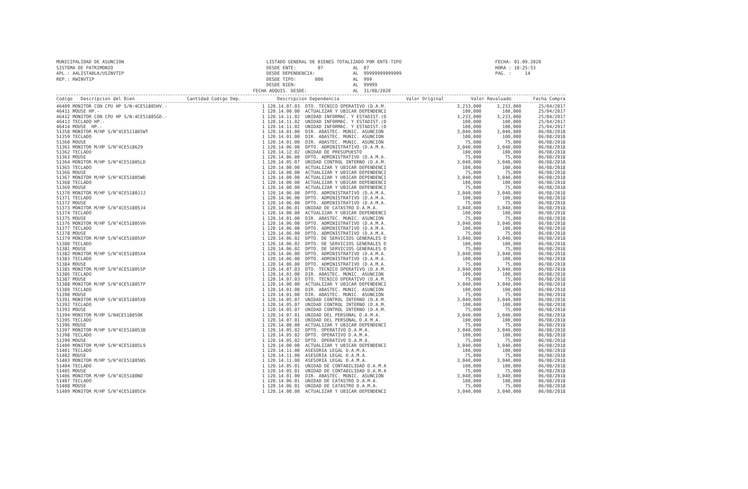MUNICIPALIDAD DE ASUNCION SISTEMA DE PATRIMONIO APL.: AALISTABLA/USINVTIP REP.: RWINVTIP
LISTADO GENERAL DE BIENES TOTALIZADO POR ENTE-TIPO DESDE ENTE: 07 AL 07 DESDE DEPENDENCIA: AL 99999999999999 DESDE TIPO: 000 AL 999 DESDE BIEN: AL 99999 FECHA ADQUIS. DESDE: AL 31/08/2020
FECHA: 01.09.2020 HORA : 10:25:53 PAG. : 14
| Codigo Descripcion del Bien | Cantidad Codigo Dep. | Descripcion Dependencia | Valor Original | Valor Revaluado | Fecha Compra |
| --- | --- | --- | --- | --- | --- |
| 46409 MONITOR CON CPU HP S/N:4CE51805HV.- | 1 120.14.07.03 | DTO. TECNICO OPERATIVO (D.A.M. | 3,233,000 | 3,233,000 | 25/04/2017 |
| 46411 MOUSE HP.- | 1 120.14.00.00 | ACTUALIZAR Y UBICAR DEPENDENCI | 100,000 | 100,000 | 25/04/2017 |
| 46412 MONITOR CON CPU HP S/N:4CE51805GD.- | 1 120.14.11.02 | UNIDAD INFORMAC. Y ESTADIST.(D | 3,233,000 | 3,233,000 | 25/04/2017 |
| 46413 TECLADO HP.- | 1 120.14.11.02 | UNIDAD INFORMAC. Y ESTADIST.(D | 100,000 | 100,000 | 25/04/2017 |
| 46414 MOUSE HP.- | 1 120.14.11.02 | UNIDAD INFORMAC. Y ESTADIST.(D | 100,000 | 100,000 | 25/04/2017 |
| 51358 MONITOR M/HP S/N°4CE511805WT | 1 120.14.01.00 | DIR. ABASTEC. MUNIC. ASUNCION | 3,040,000 | 3,040,000 | 06/08/2018 |
| 51359 TECLADO | 1 120.14.01.00 | DIR. ABASTEC. MUNIC. ASUNCION | 100,000 | 100,000 | 06/08/2018 |
| 51360 MOUSE | 1 120.14.01.00 | DIR. ABASTEC. MUNIC. ASUNCION | 75,000 | 75,000 | 06/08/2018 |
| 51361 MONITOR M/HP S/N°4CE518629 | 1 120.14.06.00 | DPTO. ADMINISTRATIVO (D.A.M.A. | 3,040,000 | 3,040,000 | 06/08/2018 |
| 51362 TECLADO | 1 120.14.12.02 | UNIDAD DE PRESUPUESTO | 100,000 | 100,000 | 06/08/2018 |
| 51363 MOUSE | 1 120.14.06.00 | DPTO. ADMINISTRATIVO (D.A.M.A. | 75,000 | 75,000 | 06/08/2018 |
| 51364 MONITOR M/HP S/N°4CE51805LD | 1 120.14.05.07 | UNIDAD CONTROL INTERNO (D.A.M. | 3,040,000 | 3,040,000 | 06/08/2018 |
| 51365 TECLADO | 1 120.14.00.00 | ACTUALIZAR Y UBICAR DEPENDENCI | 100,000 | 100,000 | 06/08/2018 |
| 51366 MOUSE | 1 120.14.00.00 | ACTUALIZAR Y UBICAR DEPENDENCI | 75,000 | 75,000 | 06/08/2018 |
| 51367 MONITOR M/HP S/N°4CE51805WD | 1 120.14.00.00 | ACTUALIZAR Y UBICAR DEPENDENCI | 3,040,000 | 3,040,000 | 06/08/2018 |
| 51368 TECLADO | 1 120.14.00.00 | ACTUALIZAR Y UBICAR DEPENDENCI | 100,000 | 100,000 | 06/08/2018 |
| 51369 MOUSE | 1 120.14.00.00 | ACTUALIZAR Y UBICAR DEPENDENCI | 75,000 | 75,000 | 06/08/2018 |
| 51370 MONITOR M/HP S/N°4CE5180JJJ | 1 120.14.06.00 | DPTO. ADMINISTRATIVO (D.A.M.A. | 3,040,000 | 3,040,000 | 06/08/2018 |
| 51371 TECLADO | 1 120.14.06.00 | DPTO. ADMINISTRATIVO (D.A.M.A. | 100,000 | 100,000 | 06/08/2018 |
| 51372 MOUSE | 1 120.14.06.00 | DPTO. ADMINISTRATIVO (D.A.M.A. | 75,000 | 75,000 | 06/08/2018 |
| 51373 MONITOR M/HP S/N°4CE51805J4 | 1 120.14.06.01 | UNIDAD DE CATASTRO D.A.M.A. | 3,040,000 | 3,040,000 | 06/08/2018 |
| 51374 TECLADO | 1 120.14.00.00 | ACTUALIZAR Y UBICAR DEPENDENCI | 100,000 | 100,000 | 06/08/2018 |
| 51375 MOUSE | 1 120.14.01.00 | DIR. ABASTEC. MUNIC. ASUNCION | 75,000 | 75,000 | 06/08/2018 |
| 51376 MONITOR M/HP S/N°4CE51805VH | 1 120.14.06.00 | DPTO. ADMINISTRATIVO (D.A.M.A. | 3,040,000 | 3,040,000 | 06/08/2018 |
| 51377 TECLADO | 1 120.14.06.00 | DPTO. ADMINISTRATIVO (D.A.M.A. | 100,000 | 100,000 | 06/08/2018 |
| 51378 MOUSE | 1 120.14.06.00 | DPTO. ADMINISTRATIVO (D.A.M.A. | 75,000 | 75,000 | 06/08/2018 |
| 51379 MONITOR M/HP S/N°4CE51805XP | 1 120.14.06.02 | DPTO. DE SERVICIOS GENERALES D | 3,040,000 | 3,040,000 | 06/08/2018 |
| 51380 TECLADO | 1 120.14.06.02 | DPTO. DE SERVICIOS GENERALES D | 100,000 | 100,000 | 06/08/2018 |
| 51381 MOUSE | 1 120.14.06.02 | DPTO. DE SERVICIOS GENERALES D | 75,000 | 75,000 | 06/08/2018 |
| 51382 MONITOR M/HP S/N°4CE51805X4 | 1 120.14.06.00 | DPTO. ADMINISTRATIVO (D.A.M.A. | 3,040,000 | 3,040,000 | 06/08/2018 |
| 51383 TECLADO | 1 120.14.06.00 | DPTO. ADMINISTRATIVO (D.A.M.A. | 100,000 | 100,000 | 06/08/2018 |
| 51384 MOUSE | 1 120.14.06.00 | DPTO. ADMINISTRATIVO (D.A.M.A. | 75,000 | 75,000 | 06/08/2018 |
| 51385 MONITOR M/HP S/N°4CE518055P | 1 120.14.07.03 | DTO. TECNICO OPERATIVO (D.A.M. | 3,040,000 | 3,040,000 | 06/08/2018 |
| 51386 TECLADO | 1 120.14.01.00 | DIR. ABASTEC. MUNIC. ASUNCION | 100,000 | 100,000 | 06/08/2018 |
| 51387 MOUSE | 1 120.14.07.03 | DTO. TECNICO OPERATIVO (D.A.M. | 75,000 | 75,000 | 06/08/2018 |
| 51388 MONITOR M/HP S/N°4CE51805TP | 1 120.14.00.00 | ACTUALIZAR Y UBICAR DEPENDENCI | 3,040,000 | 3,040,000 | 06/08/2018 |
| 51389 TECLADO | 1 120.14.01.00 | DIR. ABASTEC. MUNIC. ASUNCION | 100,000 | 100,000 | 06/08/2018 |
| 51390 MOUSE | 1 120.14.01.00 | DIR. ABASTEC. MUNIC. ASUNCION | 75,000 | 75,000 | 06/08/2018 |
| 51391 MONITOR M/HP S/N°4CE51805X0 | 1 120.14.05.07 | UNIDAD CONTROL INTERNO (D.A.M. | 3,040,000 | 3,040,000 | 06/08/2018 |
| 51392 TECLADO | 1 120.14.05.07 | UNIDAD CONTROL INTERNO (D.A.M. | 100,000 | 100,000 | 06/08/2018 |
| 51393 MOUSE | 1 120.14.05.07 | UNIDAD CONTROL INTERNO (D.A.M. | 75,000 | 75,000 | 06/08/2018 |
| 51394 MONITOR M/HP S/N4CE518059K | 1 120.14.07.01 | UNIDAD DEL PERSONAL D.A.M.A. | 3,040,000 | 3,040,000 | 06/08/2018 |
| 51395 TECLADO | 1 120.14.07.01 | UNIDAD DEL PERSONAL D.A.M.A. | 100,000 | 100,000 | 06/08/2018 |
| 51396 MOUSE | 1 120.14.00.00 | ACTUALIZAR Y UBICAR DEPENDENCI | 75,000 | 75,000 | 06/08/2018 |
| 51397 MONITOR M/HP S/N°4CE518053B | 1 120.14.05.02 | DPTO. OPERATIVO D.A.M.A. | 3,040,000 | 3,040,000 | 06/08/2018 |
| 51398 TECLADO | 1 120.14.05.02 | DPTO. OPERATIVO D.A.M.A. | 100,000 | 100,000 | 06/08/2018 |
| 51399 MOUSE | 1 120.14.05.02 | DPTO. OPERATIVO D.A.M.A. | 75,000 | 75,000 | 06/08/2018 |
| 51400 MONITOR M/HP S/N°4CE51805L9 | 1 120.14.00.00 | ACTUALIZAR Y UBICAR DEPENDENCI | 3,040,000 | 3,040,000 | 06/08/2018 |
| 51401 TECLADO | 1 120.14.11.00 | ASESORIA LEGAL D.A.M.A. | 100,000 | 100,000 | 06/08/2018 |
| 51402 MOUSE | 1 120.14.11.00 | ASESORIA LEGAL D.A.M.A. | 75,000 | 75,000 | 06/08/2018 |
| 51403 MONITOR M/HP S/N°4CE51805NS | 1 120.14.11.00 | ASESORIA LEGAL D.A.M.A. | 3,040,000 | 3,040,000 | 06/08/2018 |
| 51404 TECLADO | 1 120.14.05.01 | UNIDAD DE CONTABILIDAD D.A.M.A | 100,000 | 100,000 | 06/08/2018 |
| 51405 MOUSE | 1 120.14.05.01 | UNIDAD DE CONTABILIDAD D.A.M.A | 75,000 | 75,000 | 06/08/2018 |
| 51406 MONITOR M/HP S/N°4CE5180ND | 1 120.14.01.00 | DIR. ABASTEC. MUNIC. ASUNCION | 3,040,000 | 3,040,000 | 06/08/2018 |
| 51407 TECLADO | 1 120.14.06.01 | UNIDAD DE CATASTRO D.A.M.A. | 100,000 | 100,000 | 06/08/2018 |
| 51408 MOUSE | 1 120.14.06.01 | UNIDAD DE CATASTRO D.A.M.A. | 75,000 | 75,000 | 06/08/2018 |
| 51409 MONITOR M/HP S/N°4CE51805CH | 1 120.14.00.00 | ACTUALIZAR Y UBICAR DEPENDENCI | 3,040,000 | 3,040,000 | 06/08/2018 |